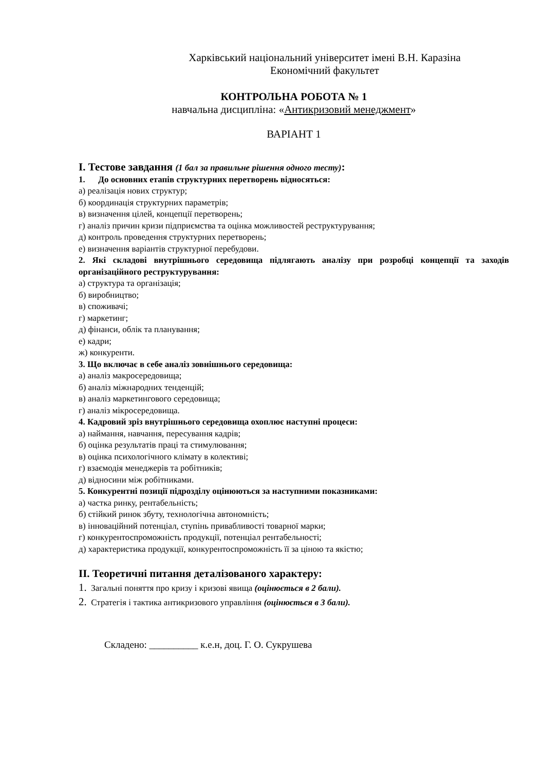Харківський національний університет імені В.Н. Каразіна
Економічний факультет
КОНТРОЛЬНА РОБОТА № 1
навчальна дисципліна: «Антикризовий менеджмент»
ВАРІАНТ 1
I. Тестове завдання (1 бал за правильне рішення одного тесту):
1. До основних етапів структурних перетворень відносяться:
а) реалізація нових структур;
б) координація структурних параметрів;
в) визначення цілей, концепції перетворень;
г) аналіз причин кризи підприємства та оцінка можливостей реструктурування;
д) контроль проведення структурних перетворень;
е) визначення варіантів структурної перебудови.
2. Які складові внутрішнього середовища підлягають аналізу при розробці концепції та заходів організаційного реструктурування:
а) структура та організація;
б) виробництво;
в) споживачі;
г) маркетинг;
д) фінанси, облік та планування;
е) кадри;
ж) конкуренти.
3. Що включає в себе аналіз зовнішнього середовища:
а) аналіз макросередовища;
б) аналіз міжнародних тенденцій;
в) аналіз маркетингового середовища;
г) аналіз мікросередовища.
4. Кадровий зріз внутрішнього середовища охоплює наступні процеси:
а) наймання, навчання, пересування кадрів;
б) оцінка результатів праці та стимулювання;
в) оцінка психологічного клімату в колективі;
г) взаємодія менеджерів та робітників;
д) відносини між робітниками.
5. Конкурентні позиції підрозділу оцінюються за наступними показниками:
а) частка ринку, рентабельність;
б) стійкий ринок збуту, технологічна автономність;
в) інноваційний потенціал, ступінь привабливості товарної марки;
г) конкурентоспроможність продукції, потенціал рентабельності;
д) характеристика продукції, конкурентоспроможність її за ціною та якістю;
II. Теоретичні питання деталізованого характеру:
1. Загальні поняття про кризу і кризові явища (оцінюється в 2 бали).
2. Стратегія і тактика антикризового управління (оцінюється в 3 бали).
Складено: __________ к.е.н, доц. Г. О. Сукрушева